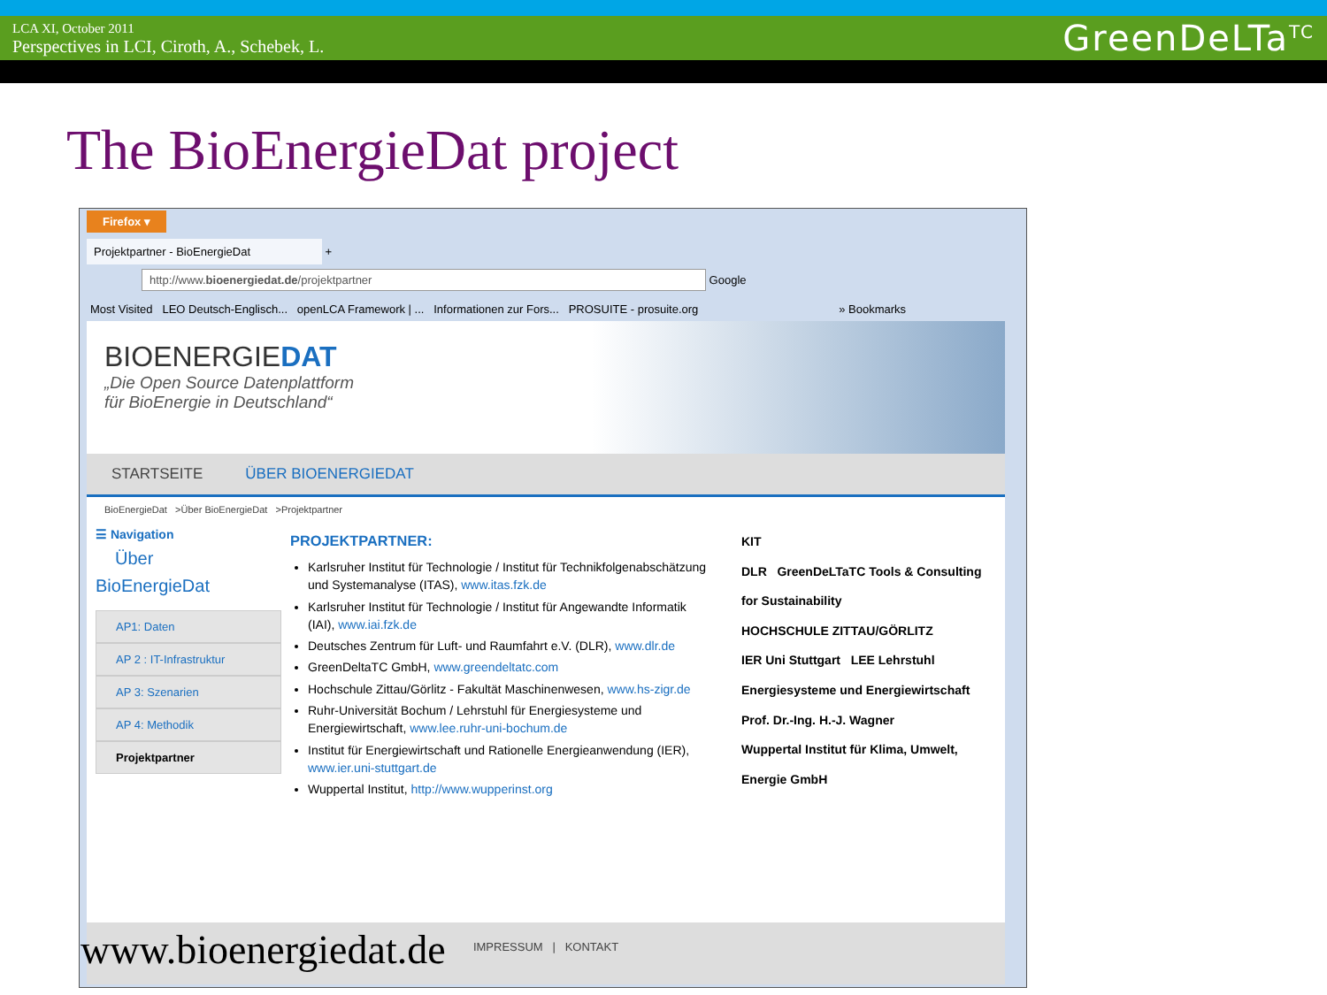LCA XI, October 2011
Perspectives in LCI, Ciroth, A., Schebek, L.
GreenDeLTa<sup>TC</sup>
The BioEnergieDat project
Firefox ▾
Projektpartner - BioEnergieDat +
http://www.bioenergiedat.de/projektpartner Google
Most Visited LEO Deutsch-Englisch... openLCA Framework | ... Informationen zur Fors... PROSUITE - prosuite.org » Bookmarks
BIOENERGIEDAT
„Die Open Source Datenplattform
für BioEnergie in Deutschland“
STARTSEITE ÜBER BIOENERGIEDAT
BioEnergieDat >Über BioEnergieDat >Projektpartner
☰ Navigation
Über
BioEnergieDat
AP1: Daten
AP 2 : IT-Infrastruktur
AP 3: Szenarien
AP 4: Methodik
Projektpartner
PROJEKTPARTNER:
Karlsruher Institut für Technologie / Institut für Technikfolgenabschätzung und Systemanalyse (ITAS), www.itas.fzk.de
Karlsruher Institut für Technologie / Institut für Angewandte Informatik (IAI), www.iai.fzk.de
Deutsches Zentrum für Luft- und Raumfahrt e.V. (DLR), www.dlr.de
GreenDeltaTC GmbH, www.greendeltatc.com
Hochschule Zittau/Görlitz - Fakultät Maschinenwesen, www.hs-zigr.de
Ruhr-Universität Bochum / Lehrstuhl für Energiesysteme und Energiewirtschaft, www.lee.ruhr-uni-bochum.de
Institut für Energiewirtschaft und Rationelle Energieanwendung (IER), www.ier.uni-stuttgart.de
Wuppertal Institut, http://www.wupperinst.org
KIT
DLR GreenDeLTaTC Tools & Consulting for Sustainability
HOCHSCHULE ZITTAU/GÖRLITZ
IER Uni Stuttgart LEE Lehrstuhl Energiesysteme und Energiewirtschaft Prof. Dr.-Ing. H.-J. Wagner
Wuppertal Institut für Klima, Umwelt, Energie GmbH
IMPRESSUM | KONTAKT
www.bioenergiedat.de